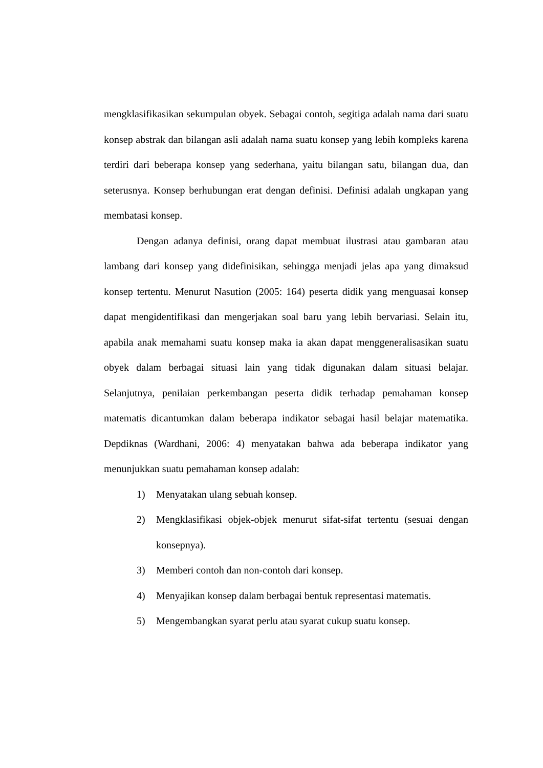mengklasifikasikan sekumpulan obyek. Sebagai contoh, segitiga adalah nama dari suatu konsep abstrak dan bilangan asli adalah nama suatu konsep yang lebih kompleks karena terdiri dari beberapa konsep yang sederhana, yaitu bilangan satu, bilangan dua, dan seterusnya. Konsep berhubungan erat dengan definisi. Definisi adalah ungkapan yang membatasi konsep.
Dengan adanya definisi, orang dapat membuat ilustrasi atau gambaran atau lambang dari konsep yang didefinisikan, sehingga menjadi jelas apa yang dimaksud konsep tertentu. Menurut Nasution (2005: 164) peserta didik yang menguasai konsep dapat mengidentifikasi dan mengerjakan soal baru yang lebih bervariasi. Selain itu, apabila anak memahami suatu konsep maka ia akan dapat menggeneralisasikan suatu obyek dalam berbagai situasi lain yang tidak digunakan dalam situasi belajar. Selanjutnya, penilaian perkembangan peserta didik terhadap pemahaman konsep matematis dicantumkan dalam beberapa indikator sebagai hasil belajar matematika. Depdiknas (Wardhani, 2006: 4) menyatakan bahwa ada beberapa indikator yang menunjukkan suatu pemahaman konsep adalah:
1) Menyatakan ulang sebuah konsep.
2) Mengklasifikasi objek-objek menurut sifat-sifat tertentu (sesuai dengan konsepnya).
3) Memberi contoh dan non-contoh dari konsep.
4) Menyajikan konsep dalam berbagai bentuk representasi matematis.
5) Mengembangkan syarat perlu atau syarat cukup suatu konsep.